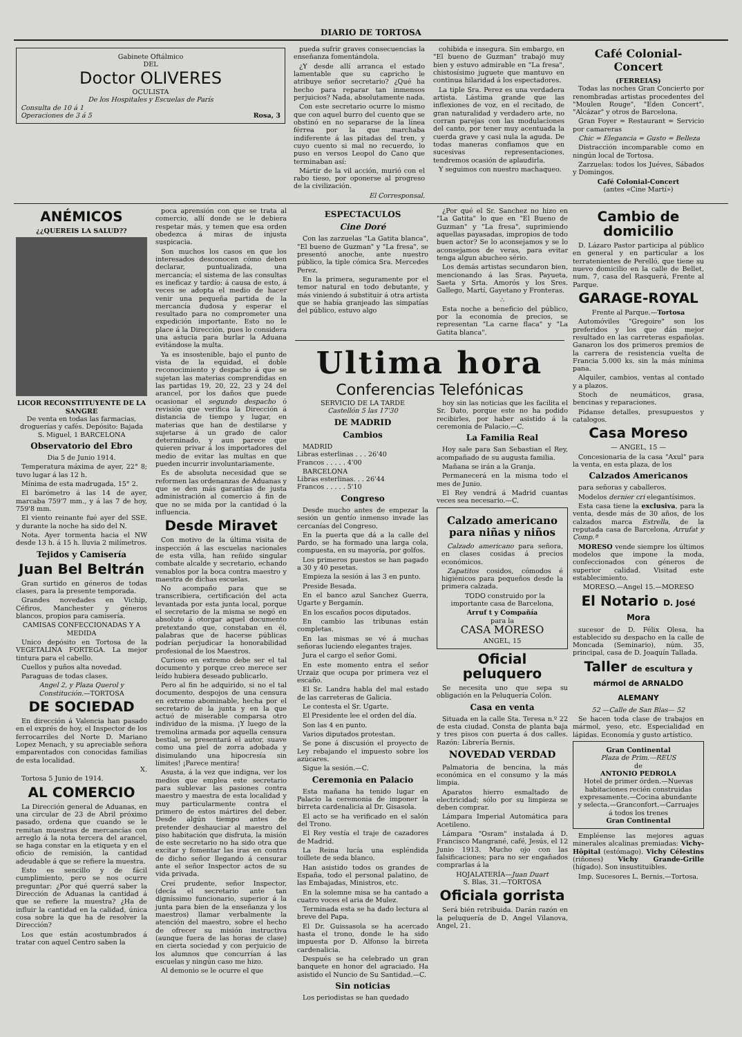DIARIO DE TORTOSA
Gabinete Oftálmico
DEL
Doctor OLIVERES
OCULISTA
De los Hospitales y Escuelas de París
Consulta de 10 á 1
Operaciones de 3 á 5 Rosa, 3
pueda sufrir graves consecuencias la enseñanza fomentándola.
¿Y desde allí arranca el estado lamentable que su capricho le atribuye señor secretario? ¿Qué ha hecho para reparar tan inmensos perjuicios? Nada, absolutamente nada.
Con este secretario ocurre lo mismo que con aquel burro del cuento que se obstinó en no separarse de la línea férrea por la que marchaba indiferente á las pitadas del tren, y cuyo cuento si mal no recuerdo, lo puso en versos Leopol do Cano que terminaban así:
Mártir de la vil acción, murió con el rabo tieso, por oponerse al progreso de la civilización.
El Corresponsal.
cohibida e insegura. Sin embargo, en "El bueno de Guzman" trabajó muy bien y estuvo admirable en "La fresa", chistosísimo juguete que mantuvo en continua hilaridad á los espectadores.
La tiple Sra. Perez es una verdadera artista. Lástima grande que las inflexiones de voz, en el recitado, de gran naturalidad y verdadero arte, no corran parejas con las modulaciones del canto, por tener muy acentuada la cuerda grave y casi nula la aguda. De todas maneras confiamos que en sucesivas representaciones, tendremos ocasión de aplaudirla.
Y seguimos con nuestro machaqueo.
Café Colonial-Concert
(FERREIAS)
Todas las noches Gran Concierto por renombradas artistas procedentes del "Moulen Rouge", "Eden Concert", "Alcázar" y otros de Barcelona.
Gran Foyer = Restaurant = Servicio por camareras
Chic = Elegancia = Gusto = Belleza
Distracción incomparable como en ningún local de Tortosa.
Zarzuelas: todos los Juéves, Sábados y Domingos.
Café Colonial-Concert
(antes «Cine Martí»)
ANÉMICOS
¿¿QUEREIS LA SALUD??
LICOR RECONSTITUYENTE DE LA SANGRE
De venta en todas las farmacias, droguerías y cafés. Depósito: Bajada S. Miguel, 1 BARCELONA
Observatorio del Ebro
Dia 5 de Junio 1914.
Temperatura máxima de ayer, 22° 8; tuvo lugar á las 12 h.
Mínima de esta madrugada, 15° 2.
El barómetro á las 14 de ayer, marcaba 759'7 mm., y á las 7 de hoy, 759'8 mm.
El viento reinante fué ayer del SSE. y durante la noche ha sido del N.
Nota. Ayer tormenta hacia el NW desde 13 h. á 15 h. lluvia 2 milímetros.
Tejidos y Camisería
Juan Bel Beltrán
Gran surtido en géneros de todas clases, para la presente temporada.
Grandes novedades en Vichip, Céfiros, Manchester y géneros blancos, propios para camisería.
CAMISAS CONFECCIONADAS Y A MEDIDA
Unico depósito en Tortosa de la VEGETALINA FORTEGA. La mejor tintura para el cabello.
Cuellos y puños alta novedad.
Paraguas de todas clases.
Angel 2, y Plaza Querol y Constitución.—TORTOSA
DE SOCIEDAD
En dirección á Valencia han pasado en el exprés de hoy, el Inspector de los ferrocarriles del Norte D. Mariano Lopez Menach, y su apreciable señora emparentados con conocidas familias de esta localidad.
X.
Tortosa 5 Junio de 1914.
AL COMERCIO
La Dirección general de Aduanas, en una circular de 23 de Abril próximo pasado, ordena que cuando se le remitan muestras de mercancías con arreglo á la nota tercera del arancel, se haga constar en la etiqueta y en el oficio de remisión, la cantidad adeudable á que se refiere la muestra.
Esto es sencillo y de fácil cumplimiento, pero se nos ocurre preguntar: ¿Por qué querrá saber la Dirección de Aduanas la cantidad á que se refiere la muestra? ¿Ha de influir la cantidad en la calidad, única cosa sobre la que ha de resolver la Dirección?
Los que están acostumbrados á tratar con aquel Centro saben la
poca aprensión con que se trata al comercio, allí donde se le debiera respetar más, y temen que esa orden obedezca á miras de injusta suspicacia.
Son muchos los casos en que los interesados desconocen cómo deben declarar, puntualizada, una mercancía; el sistema de las consultas es ineficaz y tardío: á causa de esto, á veces se adopta el medio de hacer venir una pequeña partida de la mercancía dudosa y esperar el resultado para no comprometer una expedición importante. Esto no le place á la Dirección, pues lo considera una astucia para burlar la Aduana evitándose la multa.
Ya es insostenible, bajo el punto de vista de la equidad, el doble reconocimiento y despacho á que se sujetan las materias comprendidas en las partidas 19, 20, 22, 23 y 24 del arancel, por los daños que puede ocasionar el segundo despacho ó revisión que verifica la Dirección á distancia de tiempo y lugar, en materias que han de destilarse y sujetarse á un grado de calor determinado, y aun parece que quieren privar á los importadores del medio de evitar las multas en que pueden incurrir involuntariamente.
Es de absoluta necesidad que se reformen las ordenanzas de Aduanas y que se den más garantías de justa administración al comercio á fin de que no se mida por la cantidad ó la influencia.
Desde Miravet
Con motivo de la última visita de inspección á las escuelas nacionales de esta villa, han reñido singular combate alcalde y secretario, echando venablos por la boca contra maestro y maestra de dichas escuelas.
No acompaño para que se transcribiera, certificación del acta levantada por esta junta local, porque el secretario de la misma se negó en absoluto á otorgar aquel documento pretextando que, constaban en él, palabras que de hacerse públicas podrían perjudicar la honorabilidad profesional de los Maestros.
Curioso en extremo debe ser el tal documento y porque creo merece ser leído hubiera deseado publicarlo.
Pero al fin he adquirido, si no el tal documento, despojos de una censura en extremo abominable, hecha por el secretario de la junta y en la que actuó de miserable comparsa otro individuo de la misma. ¡Y luego de la tremolina armada por aquella censura bestial, se presentará el autor, suave como una piel de zorra adobada y disimulando una hipocresía sin límites! ¡Parece mentira!
Asusta, á la vez que indigna, ver los medios que emplea este secretario para sublevar las pasiones contra maestro y maestra de esta localidad y muy particularmente contra el primero de estos mártires del deber. Desde algún tiempo antes de pretender deshauciar al maestro del piso habitación que disfruta, la misión de este secretario no ha sido otra que excitar y fomentar las iras en contra de dicho señor llegando á censurar ante el señor Inspector actos de su vida privada.
Creí prudente, señor Inspector, (decía el secretario ante tan digníssimo funcionario, superior á la junta para bien de la enseñanza y los maestros) llamar verbalmente la atención del maestro, sobre el hecho de ofrecer su misión instructiva (aunque fuera de las horas de clase) en cierta sociedad y con perjuicio de los alumnos que concurrían á las escuelas y ningún caso me hizo.
Al demonio se le ocurre el que
ESPECTACULOS
Cine Doré
Con las zarzuelas "La Gatita blanca", "El bueno de Guzman" y "La fresa", se presentó anoche, ante nuestro público, la tiple cómica Sra. Mercedes Perez.
En la primera, seguramente por el temor natural en todo debutante, y más viniendo á substituir á otra artista que se había granjeado las simpatías del público, estuvo algo
¿Por qué el Sr. Sanchez no hizo en "La Gatita" lo que en "El Bueno de Guzman" y "La fresa", suprimiendo aquellas payasadas, impropios de todo buen actor? Se lo aconsejamos y se lo aconsejamos de veras, para evitar tenga algun abucheo sério.
Los demás artistas secundaron bien, mencionando á las Sras. Payueta, Saeta y Srta. Amorós y los Sres. Gallego, Martí, Gayetano y Fronteras.
∴
Esta noche a beneficio del público, por la economía de precios, se representan "La carne flaca" y "La Gatita blanca".
Ultima hora
Conferencias Telefónicas
SERVICIO DE LA TARDE
Castellón 5 las 17'30
DE MADRID
Cambios
MADRID
Libras esterlinas . . . 26'40
Francos . . . . . 4'00
BARCELONA
Libras esterlinas. . . 26'44
Francos . . . . . 5'10
Congreso
Desde mucho antes de empezar la sesión un gentío inmenso invade las cercanías del Congreso.
En la puerta que dá a la calle del Pardo, se ha formado una larga cola, compuesta, en su mayoría, por golfos.
Los primeros puestos se han pagado a 30 y 40 pesetas.
Empieza la sesión á las 3 en punto.
Preside Besada.
En el banco azul Sanchez Guerra, Ugarte y Bergamín.
En los escaños pocos diputados.
En cambio las tribunas están completas.
En las mismas se vé á muchas señoras luciendo elegantes trajes.
Jura el cargo el señor Gomi.
En este momento entra el señor Urzaiz que ocupa por primera vez el escaño.
El Sr. Landra habla del mal estado de las carreteras de Galicia.
Le contesta el Sr. Ugarte.
El Presidente lee el orden del día.
Son las 4 en punto.
Varios diputados protestan.
Se pone á discusión el proyecto de Ley rebajando el impuesto sobre los azúcares.
Sigue la sesión.—C.
Ceremonia en Palacio
Esta mañana ha tenido lugar en Palacio la ceremonia de imponer la birreta cardenalicia al Dr. Gisasola.
El acto se ha verificado en el salón del Trono.
El Rey vestía el traje de cazadores de Madrid.
La Reina lucía una espléndida toillete de seda blanco.
Han asistido todos os grandes de España, todo el personal palatino, de las Embajadas, Ministros, etc.
En la solemne misa se ha cantado a cuatro voces el aria de Mulez.
Terminada esta se ha dado lectura al breve del Papa.
El Dr. Guissasola se ha acercado hasta el trono, donde le ha sido impuesta por D. Alfonso la birreta cardenalicia.
Después se ha celebrado un gran banquete en honor del agraciado. Ha asistido el Nuncio de Su Santidad.—C.
Sin noticias
Los periodistas se han quedado
hoy sin las noticias que les facilita el Sr. Dato, porque este no ha podido recibirles, por haber asistido á la ceremonia de Palacio.—C.
La Familia Real
Hoy sale para San Sebastian el Rey, acompañado de su augusta familia.
Mañana se irán a la Granja.
Permanecerá en la misma todo el mes de Junio.
El Rey vendrá á Madrid cuantas veces sea necesario.—C.
Calzado americano
para niñas y niños
Calzado americano para señora, en clases cosidas á precios económicos.
Zapatitos cosidos, cómodos é higiénicos para pequeños desde la primera calzada.
TODO construido por la importante casa de Barcelona,
Arruf t y Compañía
para la
CASA MORESO
ANGEL, 15
Oficial peluquero
Se necesita uno que sepa su obligación en la Peluquería Colón.
Casa en venta
Situada en la calle Sta. Teresa n.º 22 de esta ciudad. Consta de planta baja y tres pisos con puerta á dos calles. Razón: Librería Bernis.
NOVEDAD VERDAD
Palmatoria de bencina, la más económica en el consumo y la más limpia.
Aparatos hierro esmaltado de electricidad; sólo por su limpieza se deben comprar.
Lámpara Imperial Automática para Acetileno.
Lámpara "Osram" instalada á D. Francisco Mangrané, café, Jesús, el 12 Junio 1913. Mucho ojo con las falsificaciones; para no ser engañados comprarlas á la
HOJALATERÍA—Juan Duart
S. Blas, 31.—TORTOSA
Oficiala gorrista
Será bién retribuida. Darán razón en la peluquería de D. Angel Vilanova, Angel, 21.
Cambio de domicilio
D. Lázaro Pastor participa al público en general y en particular a los terratenientes de Perelló, que tiene su nuevo domicilio en la calle de Bellet, num. 7, casa del Rasquerá, Frente al Parque.
GARAGE-ROYAL
Frente al Parque.—Tortosa
Automóviles "Gregoire" son los preferidos y los que dán mejor resultado en las carreteras españolas. Ganaron los dos primeros premios de la carrera de resistencia vuelta de Francia 5.000 ks. sin la más mínima pana.
Alquiler, cambios, ventas al contado y a plazos.
Stoch de neumáticos, grasa, bencinas y reparaciones.
Pídanse detalles, presupuestos y catalogos.
Casa Moreso
— ANGEL, 15 —
Concesionaria de la casa "Axul" para la venta, en esta plaza, de los
Calzados Americanos
para señoras y caballeros.
Modelos dernier cri elegantísimos.
Esta casa tiene la exclusiva, para la venta, desde más de 30 años, de los calzados marca Estrella, de la reputada casa de Barcelona, Arrufat y Comp.ª
MORESO vende siempre los últimos modelos que impone la moda, confeccionados con géneros de superior calidad. Visitad este establecimiento.
MORESO.—Angel 15.—MORESO
El Notario D. José Mora
sucesor de D. Félix Olesa, ha establecido su despacho en la calle de Moncada (Seminario), núm. 35, principal, casa de D. Joaquín Tallada.
Taller de escultura y mármol de ARNALDO ALEMANY
52 —Calle de San Blas— 52
Se hacen toda clase de trabajos en mármol, yeso, etc. Especialidad en lápidas. Economía y gusto artístico.
Gran Continental
Plaza de Prim.—REUS
de
ANTONIO PEDROLA
Hotel de primer órden.—Nuevas habitaciones recién construidas expresamente.—Cocina abundante y selecta.—Granconfort.—Carruajes á todos los trenes
Gran Continental
Empléense las mejores aguas minerales alcalinas premiadas: Vichy-Hôpital (estómago). Vichy Célestins (riñones) Vichy Grande-Grille (hígado). Son insustituibles.
Imp. Sucesores L. Bernis.—Tortosa.